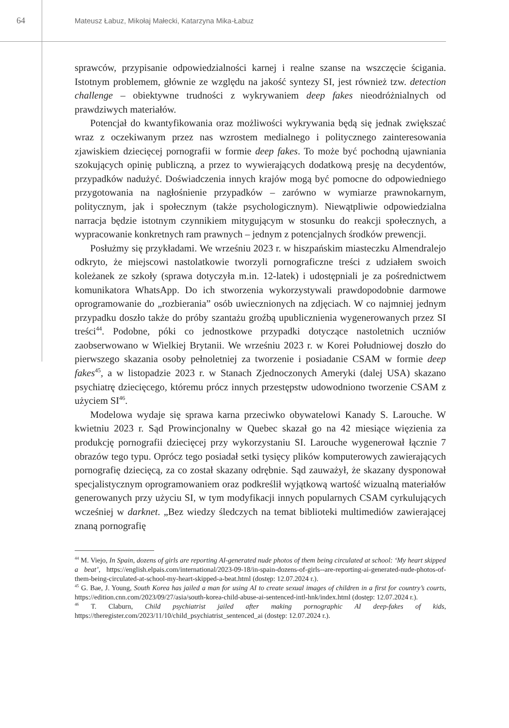64
Mateusz Łabuz, Mikołaj Małecki, Katarzyna Mika-Łabuz
sprawców, przypisanie odpowiedzialności karnej i realne szanse na wszczęcie ścigania. Istotnym problemem, głównie ze względu na jakość syntezy SI, jest również tzw. detection challenge – obiektywne trudności z wykrywaniem deep fakes nieodróżnialnych od prawdziwych materiałów.
Potencjał do kwantyfikowania oraz możliwości wykrywania będą się jednak zwiększać wraz z oczekiwanym przez nas wzrostem medialnego i politycznego zainteresowania zjawiskiem dziecięcej pornografii w formie deep fakes. To może być pochodną ujawniania szokujących opinię publiczną, a przez to wywierających dodatkową presję na decydentów, przypadków nadużyć. Doświadczenia innych krajów mogą być pomocne do odpowiedniego przygotowania na nagłośnienie przypadków – zarówno w wymiarze prawnokarnym, politycznym, jak i społecznym (także psychologicznym). Niewątpliwie odpowiedzialna narracja będzie istotnym czynnikiem mitygującym w stosunku do reakcji społecznych, a wypracowanie konkretnych ram prawnych – jednym z potencjalnych środków prewencji.
Posłużmy się przykładami. We wrześniu 2023 r. w hiszpańskim miasteczku Almendralejo odkryto, że miejscowi nastolatkowie tworzyli pornograficzne treści z udziałem swoich koleżanek ze szkoły (sprawa dotyczyła m.in. 12-latek) i udostępniali je za pośrednictwem komunikatora WhatsApp. Do ich stworzenia wykorzystywali prawdopodobnie darmowe oprogramowanie do „rozbierania” osób uwiecznionych na zdjęciach. W co najmniej jednym przypadku doszło także do próby szantażu groźbą upublicznienia wygenerowanych przez SI treści<sup>44</sup>. Podobne, póki co jednostkowe przypadki dotyczące nastoletnich uczniów zaobserwowano w Wielkiej Brytanii. We wrześniu 2023 r. w Korei Południowej doszło do pierwszego skazania osoby pełnoletniej za tworzenie i posiadanie CSAM w formie deep fakes<sup>45</sup>, a w listopadzie 2023 r. w Stanach Zjednoczonych Ameryki (dalej USA) skazano psychiatrę dziecięcego, któremu prócz innych przestępstw udowodniono tworzenie CSAM z użyciem SI<sup>46</sup>.
Modelowa wydaje się sprawa karna przeciwko obywatelowi Kanady S. Larouche. W kwietniu 2023 r. Sąd Prowincjonalny w Quebec skazał go na 42 miesiące więzienia za produkcję pornografii dziecięcej przy wykorzystaniu SI. Larouche wygenerował łącznie 7 obrazów tego typu. Oprócz tego posiadał setki tysięcy plików komputerowych zawierających pornografię dziecięcą, za co został skazany odrębnie. Sąd zauważył, że skazany dysponował specjalistycznym oprogramowaniem oraz podkreślił wyjątkową wartość wizualną materiałów generowanych przy użyciu SI, w tym modyfikacji innych popularnych CSAM cyrkulujących wcześniej w darknet. „Bez wiedzy śledczych na temat biblioteki multimediów zawierającej znaną pornografię
<sup>44</sup> M. Viejo, In Spain, dozens of girls are reporting AI-generated nude photos of them being circulated at school: ‘My heart skipped a beat’, https://english.elpais.com/international/2023-09-18/in-spain-dozens-of-girls--are-reporting-ai-generated-nude-photos-of-them-being-circulated-at-school-my-heart-skipped-a-beat.html (dostęp: 12.07.2024 r.).
<sup>45</sup> G. Bae, J. Young, South Korea has jailed a man for using AI to create sexual images of children in a first for country’s courts, https://edition.cnn.com/2023/09/27/asia/south-korea-child-abuse-ai-sentenced-intl-hnk/index.html (dostęp: 12.07.2024 r.).
<sup>46</sup> T. Claburn, Child psychiatrist jailed after making pornographic AI deep-fakes of kids, https://theregister.com/2023/11/10/child_psychiatrist_sentenced_ai (dostęp: 12.07.2024 r.).